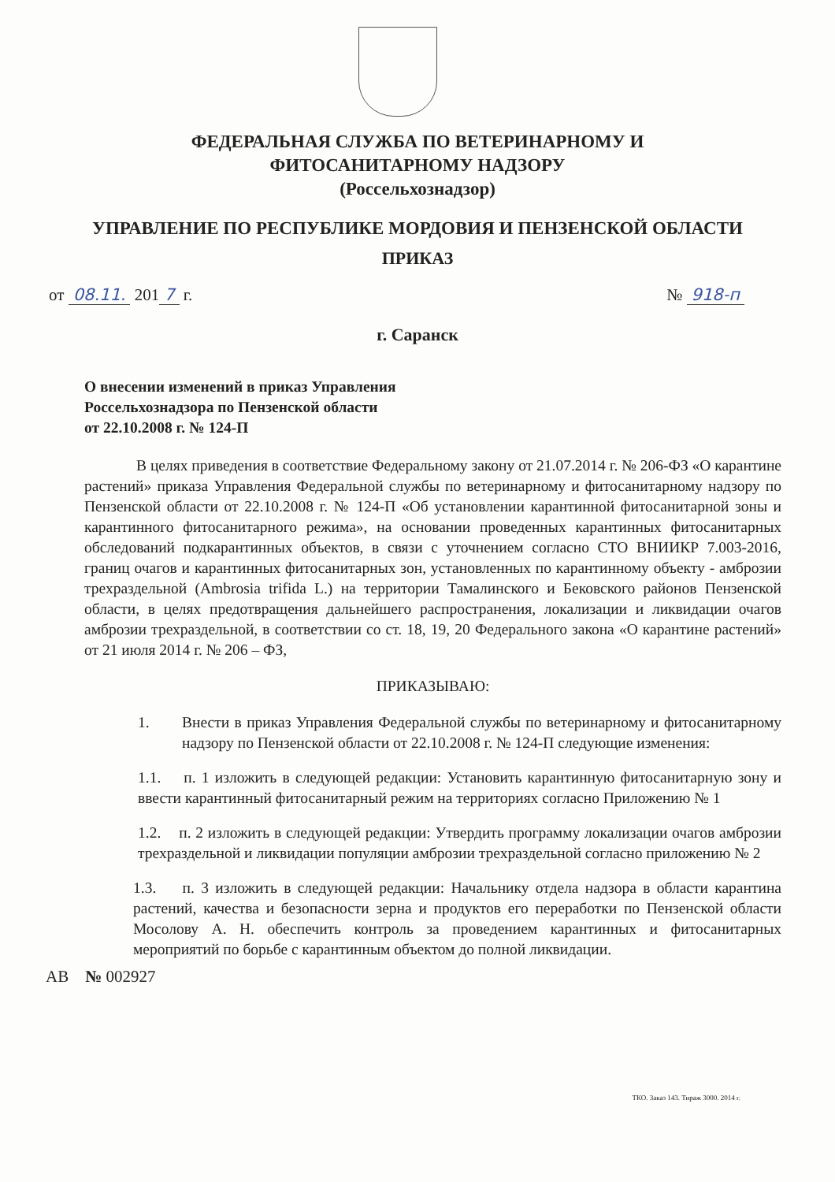ФЕДЕРАЛЬНАЯ СЛУЖБА ПО ВЕТЕРИНАРНОМУ И
ФИТОСАНИТАРНОМУ НАДЗОРУ
(Россельхознадзор)
УПРАВЛЕНИЕ ПО РЕСПУБЛИКЕ МОРДОВИЯ И ПЕНЗЕНСКОЙ ОБЛАСТИ
ПРИКАЗ
от 08.11. 201 7 г. № 918-п
г. Саранск
О внесении изменений в приказ Управления
Россельхознадзора по Пензенской области
от 22.10.2008 г. № 124-П
В целях приведения в соответствие Федеральному закону от 21.07.2014 г. № 206-ФЗ «О карантине растений» приказа Управления Федеральной службы по ветеринарному и фитосанитарному надзору по Пензенской области от 22.10.2008 г. № 124-П «Об установлении карантинной фитосанитарной зоны и карантинного фитосанитарного режима», на основании проведенных карантинных фитосанитарных обследований подкарантинных объектов, в связи с уточнением согласно СТО ВНИИКР 7.003-2016, границ очагов и карантинных фитосанитарных зон, установленных по карантинному объекту - амброзии трехраздельной (Ambrosia trifida L.) на территории Тамалинского и Бековского районов Пензенской области, в целях предотвращения дальнейшего распространения, локализации и ликвидации очагов амброзии трехраздельной, в соответствии со ст. 18, 19, 20 Федерального закона «О карантине растений» от 21 июля 2014 г. № 206 – ФЗ,
ПРИКАЗЫВАЮ:
1. Внести в приказ Управления Федеральной службы по ветеринарному и фитосанитарному надзору по Пензенской области от 22.10.2008 г. № 124-П следующие изменения:
1.1. п. 1 изложить в следующей редакции: Установить карантинную фитосанитарную зону и ввести карантинный фитосанитарный режим на территориях согласно Приложению № 1
1.2. п. 2 изложить в следующей редакции: Утвердить программу локализации очагов амброзии трехраздельной и ликвидации популяции амброзии трехраздельной согласно приложению № 2
1.3. п. 3 изложить в следующей редакции: Начальнику отдела надзора в области карантина растений, качества и безопасности зерна и продуктов его переработки по Пензенской области Мосолову А. Н. обеспечить контроль за проведением карантинных и фитосанитарных мероприятий по борьбе с карантинным объектом до полной ликвидации.
АВ № 002927
ТКО. Заказ 143. Тираж 3000. 2014 г.